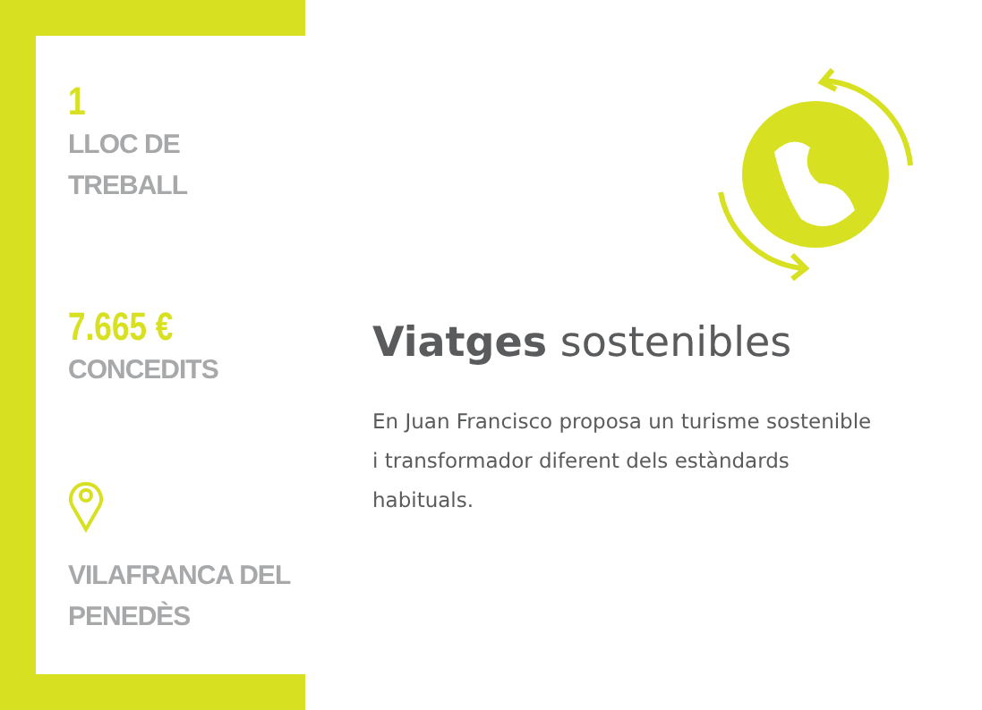1
LLOC DE
TREBALL
7.665 €
CONCEDITS
VILAFRANCA DEL
PENEDÈS
Viatges sostenibles
En Juan Francisco proposa un turisme sostenible i transformador diferent dels estàndards habituals.